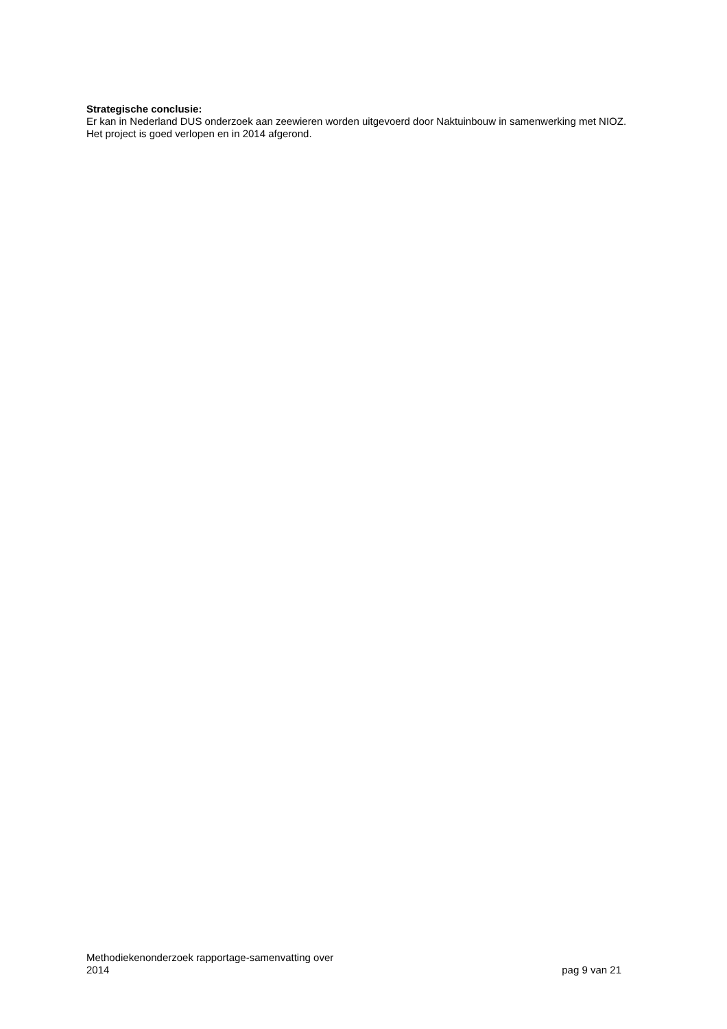Strategische conclusie:
Er kan in Nederland DUS onderzoek aan zeewieren worden uitgevoerd door Naktuinbouw in samenwerking met NIOZ. Het project is goed verlopen en in 2014 afgerond.
Methodiekenonderzoek rapportage-samenvatting over
2014
pag 9 van 21